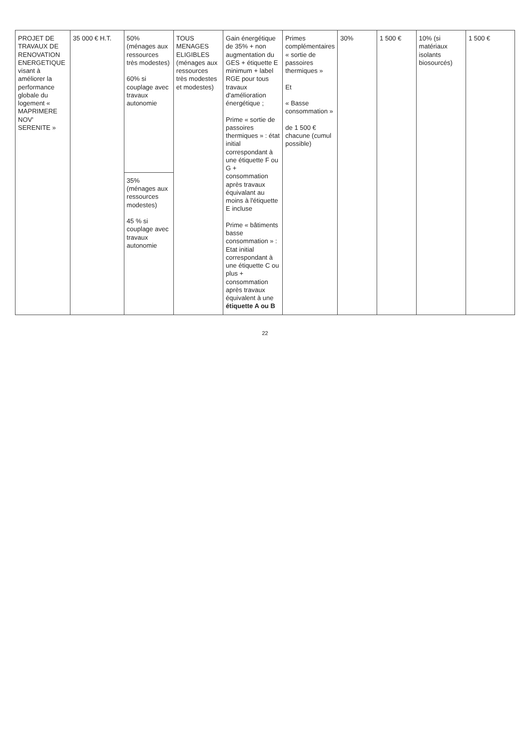| PROJET DE TRAVAUX DE RENOVATION ENERGETIQUE visant à améliorer la performance globale du logement « MAPRIMERE NOV' SERENITE » | 35 000 € H.T. | 50% (ménages aux ressources très modestes) 60% si couplage avec travaux autonomie | TOUS MENAGES ELIGIBLES (ménages aux ressources très modestes et modestes) | Gain énergétique de 35% + non augmentation du GES + étiquette E minimum + label RGE pour tous travaux d'amélioration énergétique ; Prime « sortie de passoires thermiques » : état initial correspondant à une étiquette F ou G + consommation après travaux équivalant au moins à l'étiquette E incluse Prime « bâtiments basse consommation » : Etat initial correspondant à une étiquette C ou plus + consommation après travaux équivalent à une étiquette A ou B | Primes complémentaires « sortie de passoires thermiques » Et « Basse consommation » de 1 500 € chacune (cumul possible) | 30% | 1 500 € | 10% (si matériaux isolants biosourcés) | 1 500 € |
| | | 35% (ménages aux ressources modestes) 45 % si couplage avec travaux autonomie | | | | | | | |
22